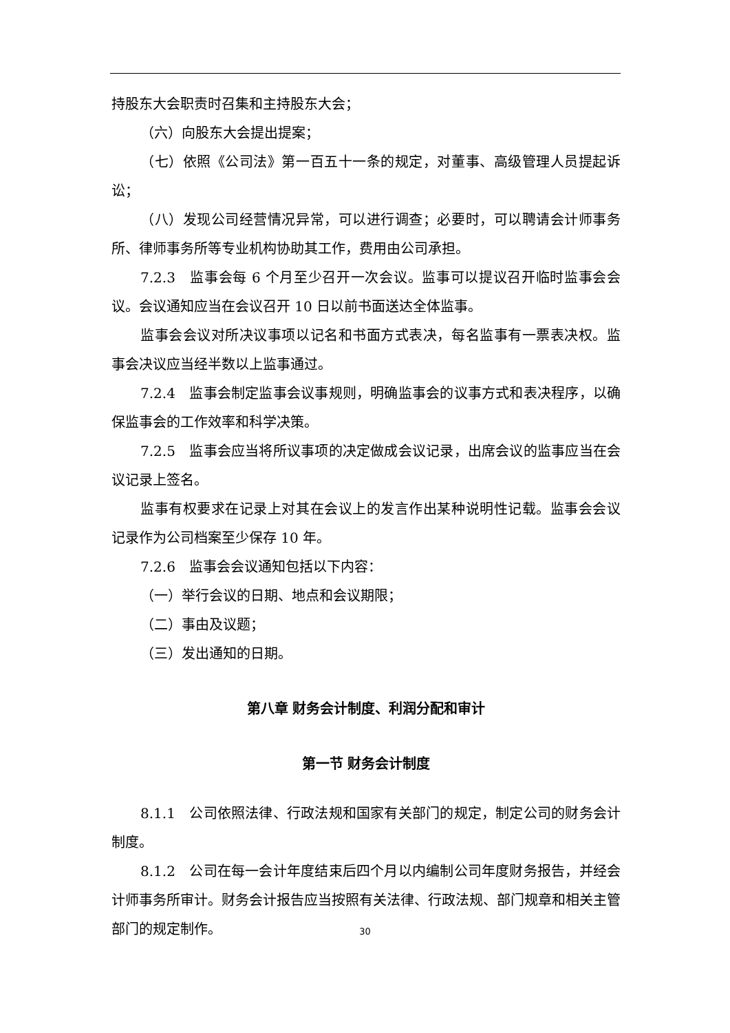持股东大会职责时召集和主持股东大会；
（六）向股东大会提出提案；
（七）依照《公司法》第一百五十一条的规定，对董事、高级管理人员提起诉讼；
（八）发现公司经营情况异常，可以进行调查；必要时，可以聘请会计师事务所、律师事务所等专业机构协助其工作，费用由公司承担。
7.2.3　监事会每 6 个月至少召开一次会议。监事可以提议召开临时监事会会议。会议通知应当在会议召开 10 日以前书面送达全体监事。
监事会会议对所决议事项以记名和书面方式表决，每名监事有一票表决权。监事会决议应当经半数以上监事通过。
7.2.4　监事会制定监事会议事规则，明确监事会的议事方式和表决程序，以确保监事会的工作效率和科学决策。
7.2.5　监事会应当将所议事项的决定做成会议记录，出席会议的监事应当在会议记录上签名。
监事有权要求在记录上对其在会议上的发言作出某种说明性记载。监事会会议记录作为公司档案至少保存 10 年。
7.2.6　监事会会议通知包括以下内容：
（一）举行会议的日期、地点和会议期限；
（二）事由及议题；
（三）发出通知的日期。
第八章 财务会计制度、利润分配和审计
第一节 财务会计制度
8.1.1　公司依照法律、行政法规和国家有关部门的规定，制定公司的财务会计制度。
8.1.2　公司在每一会计年度结束后四个月以内编制公司年度财务报告，并经会计师事务所审计。财务会计报告应当按照有关法律、行政法规、部门规章和相关主管部门的规定制作。
30